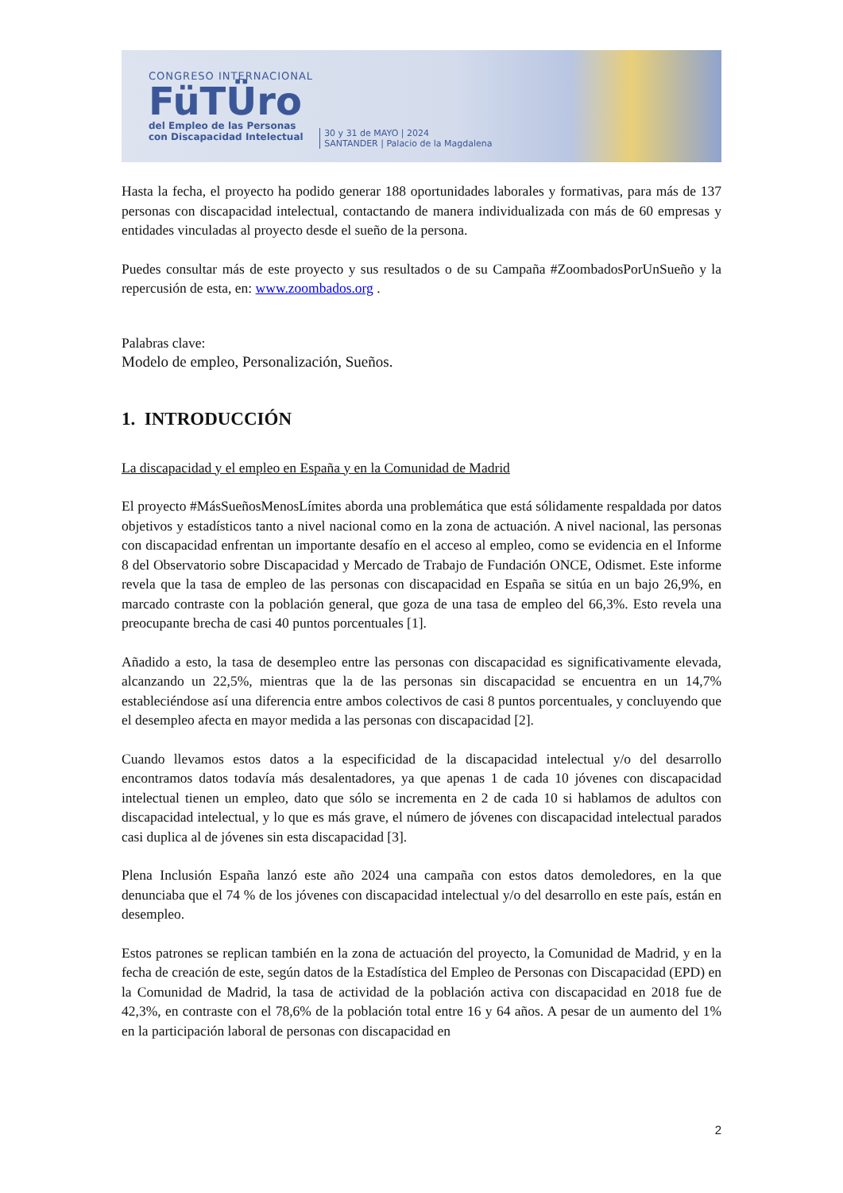CONGRESO INTERNACIONAL
FüTÜro
del Empleo de las Personas
con Discapacidad Intelectual
30 y 31 de MAYO | 2024
SANTANDER | Palacio de la Magdalena
Hasta la fecha, el proyecto ha podido generar 188 oportunidades laborales y formativas, para más de 137 personas con discapacidad intelectual, contactando de manera individualizada con más de 60 empresas y entidades vinculadas al proyecto desde el sueño de la persona.
Puedes consultar más de este proyecto y sus resultados o de su Campaña #ZoombadosPorUnSueño y la repercusión de esta, en: www.zoombados.org .
Palabras clave:
Modelo de empleo, Personalización, Sueños.
1. INTRODUCCIÓN
La discapacidad y el empleo en España y en la Comunidad de Madrid
El proyecto #MásSueñosMenosLímites aborda una problemática que está sólidamente respaldada por datos objetivos y estadísticos tanto a nivel nacional como en la zona de actuación. A nivel nacional, las personas con discapacidad enfrentan un importante desafío en el acceso al empleo, como se evidencia en el Informe 8 del Observatorio sobre Discapacidad y Mercado de Trabajo de Fundación ONCE, Odismet. Este informe revela que la tasa de empleo de las personas con discapacidad en España se sitúa en un bajo 26,9%, en marcado contraste con la población general, que goza de una tasa de empleo del 66,3%. Esto revela una preocupante brecha de casi 40 puntos porcentuales [1].
Añadido a esto, la tasa de desempleo entre las personas con discapacidad es significativamente elevada, alcanzando un 22,5%, mientras que la de las personas sin discapacidad se encuentra en un 14,7% estableciéndose así una diferencia entre ambos colectivos de casi 8 puntos porcentuales, y concluyendo que el desempleo afecta en mayor medida a las personas con discapacidad [2].
Cuando llevamos estos datos a la especificidad de la discapacidad intelectual y/o del desarrollo encontramos datos todavía más desalentadores, ya que apenas 1 de cada 10 jóvenes con discapacidad intelectual tienen un empleo, dato que sólo se incrementa en 2 de cada 10 si hablamos de adultos con discapacidad intelectual, y lo que es más grave, el número de jóvenes con discapacidad intelectual parados casi duplica al de jóvenes sin esta discapacidad [3].
Plena Inclusión España lanzó este año 2024 una campaña con estos datos demoledores, en la que denunciaba que el 74 % de los jóvenes con discapacidad intelectual y/o del desarrollo en este país, están en desempleo.
Estos patrones se replican también en la zona de actuación del proyecto, la Comunidad de Madrid, y en la fecha de creación de este, según datos de la Estadística del Empleo de Personas con Discapacidad (EPD) en la Comunidad de Madrid, la tasa de actividad de la población activa con discapacidad en 2018 fue de 42,3%, en contraste con el 78,6% de la población total entre 16 y 64 años. A pesar de un aumento del 1% en la participación laboral de personas con discapacidad en
2